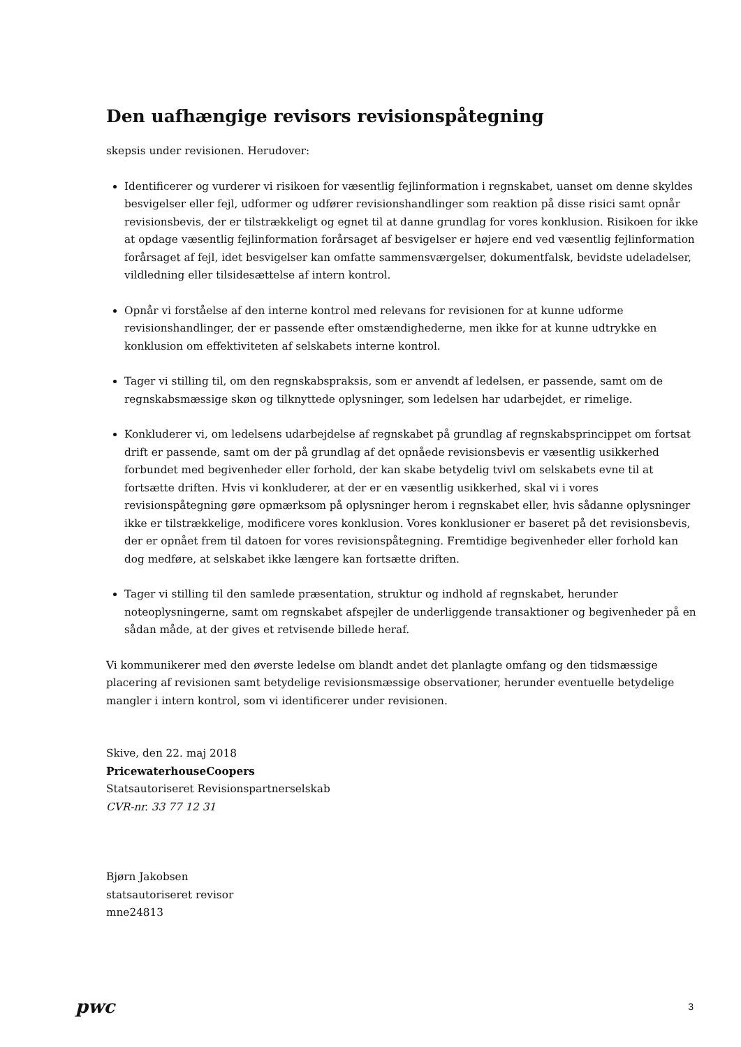Den uafhængige revisors revisionspåtegning
skepsis under revisionen. Herudover:
Identificerer og vurderer vi risikoen for væsentlig fejlinformation i regnskabet, uanset om denne skyldes besvigelser eller fejl, udformer og udfører revisionshandlinger som reaktion på disse risici samt opnår revisionsbevis, der er tilstrækkeligt og egnet til at danne grundlag for vores konklusion. Risikoen for ikke at opdage væsentlig fejlinformation forårsaget af besvigelser er højere end ved væsentlig fejlinformation forårsaget af fejl, idet besvigelser kan omfatte sammensværgelser, dokumentfalsk, bevidste udeladelser, vildledning eller tilsidesættelse af intern kontrol.
Opnår vi forståelse af den interne kontrol med relevans for revisionen for at kunne udforme revisionshandlinger, der er passende efter omstændighederne, men ikke for at kunne udtrykke en konklusion om effektiviteten af selskabets interne kontrol.
Tager vi stilling til, om den regnskabspraksis, som er anvendt af ledelsen, er passende, samt om de regnskabsmæssige skøn og tilknyttede oplysninger, som ledelsen har udarbejdet, er rimelige.
Konkluderer vi, om ledelsens udarbejdelse af regnskabet på grundlag af regnskabsprincippet om fortsat drift er passende, samt om der på grundlag af det opnåede revisionsbevis er væsentlig usikkerhed forbundet med begivenheder eller forhold, der kan skabe betydelig tvivl om selskabets evne til at fortsætte driften. Hvis vi konkluderer, at der er en væsentlig usikkerhed, skal vi i vores revisionspåtegning gøre opmærksom på oplysninger herom i regnskabet eller, hvis sådanne oplysninger ikke er tilstrækkelige, modificere vores konklusion. Vores konklusioner er baseret på det revisionsbevis, der er opnået frem til datoen for vores revisionspåtegning. Fremtidige begivenheder eller forhold kan dog medføre, at selskabet ikke længere kan fortsætte driften.
Tager vi stilling til den samlede præsentation, struktur og indhold af regnskabet, herunder noteoplysningerne, samt om regnskabet afspejler de underliggende transaktioner og begivenheder på en sådan måde, at der gives et retvisende billede heraf.
Vi kommunikerer med den øverste ledelse om blandt andet det planlagte omfang og den tidsmæssige placering af revisionen samt betydelige revisionsmæssige observationer, herunder eventuelle betydelige mangler i intern kontrol, som vi identificerer under revisionen.
Skive, den 22. maj 2018
PricewaterhouseCoopers
Statsautoriseret Revisionspartnerselskab
CVR-nr. 33 77 12 31
Bjørn Jakobsen
statsautoriseret revisor
mne24813
pwc
3